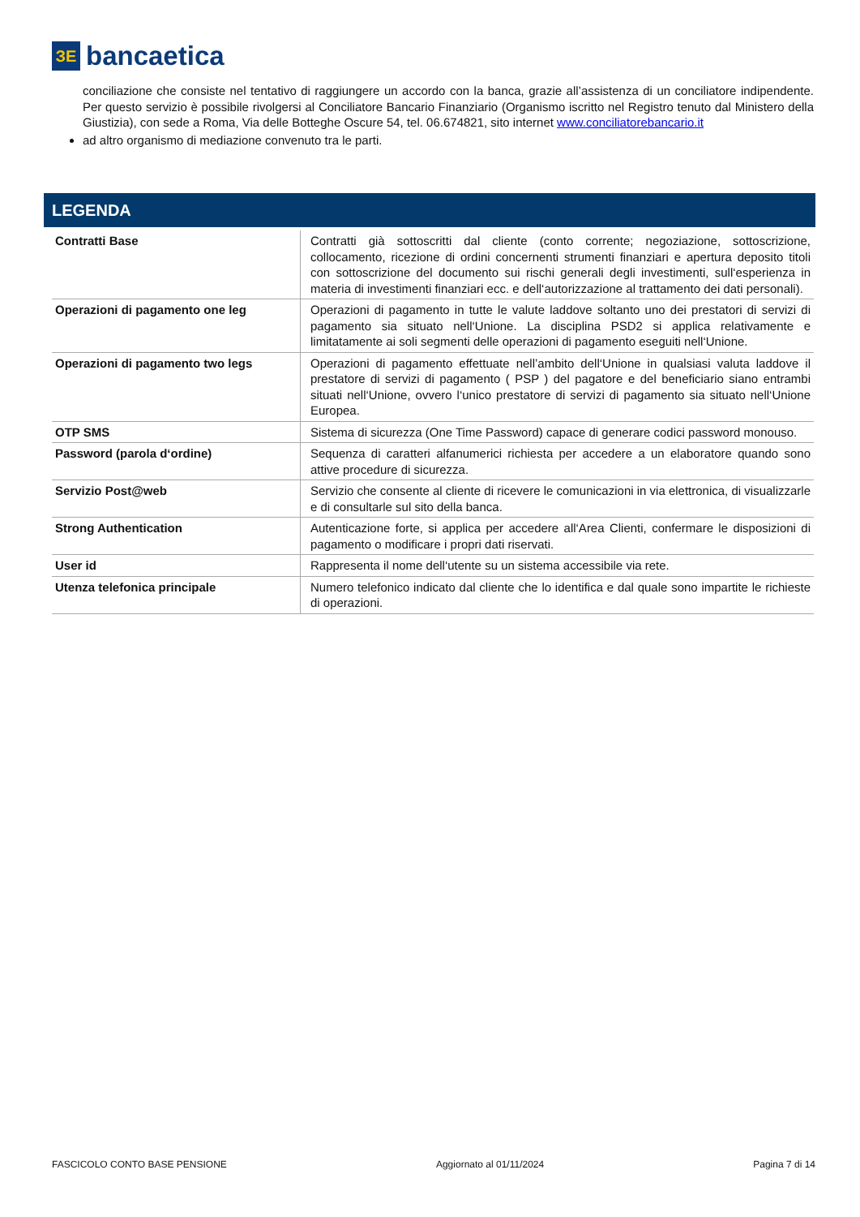ЗЕ
bancaetica
conciliazione che consiste nel tentativo di raggiungere un accordo con la banca, grazie all’assistenza di un conciliatore indipendente. Per questo servizio è possibile rivolgersi al Conciliatore Bancario Finanziario (Organismo iscritto nel Registro tenuto dal Ministero della Giustizia), con sede a Roma, Via delle Botteghe Oscure 54, tel. 06.674821, sito internet www.conciliatorebancario.it
ad altro organismo di mediazione convenuto tra le parti.
LEGENDA
| Contratti Base | Contratti già sottoscritti dal cliente (conto corrente; negoziazione, sottoscrizione, collocamento, ricezione di ordini concernenti strumenti finanziari e apertura deposito titoli con sottoscrizione del documento sui rischi generali degli investimenti, sull‘esperienza in materia di investimenti finanziari ecc. e dell‘autorizzazione al trattamento dei dati personali). |
| Operazioni di pagamento one leg | Operazioni di pagamento in tutte le valute laddove soltanto uno dei prestatori di servizi di pagamento sia situato nell‘Unione. La disciplina PSD2 si applica relativamente e limitatamente ai soli segmenti delle operazioni di pagamento eseguiti nell‘Unione. |
| Operazioni di pagamento two legs | Operazioni di pagamento effettuate nell’ambito dell‘Unione in qualsiasi valuta laddove il prestatore di servizi di pagamento ( PSP ) del pagatore e del beneficiario siano entrambi situati nell‘Unione, ovvero l‘unico prestatore di servizi di pagamento sia situato nell‘Unione Europea. |
| OTP SMS | Sistema di sicurezza (One Time Password) capace di generare codici password monouso. |
| Password (parola d‘ordine) | Sequenza di caratteri alfanumerici richiesta per accedere a un elaboratore quando sono attive procedure di sicurezza. |
| Servizio Post@web | Servizio che consente al cliente di ricevere le comunicazioni in via elettronica, di visualizzarle e di consultarle sul sito della banca. |
| Strong Authentication | Autenticazione forte, si applica per accedere all‘Area Clienti, confermare le disposizioni di pagamento o modificare i propri dati riservati. |
| User id | Rappresenta il nome dell‘utente su un sistema accessibile via rete. |
| Utenza telefonica principale | Numero telefonico indicato dal cliente che lo identifica e dal quale sono impartite le richieste di operazioni. |
FASCICOLO CONTO BASE PENSIONE Aggiornato al 01/11/2024 Pagina 7 di 14